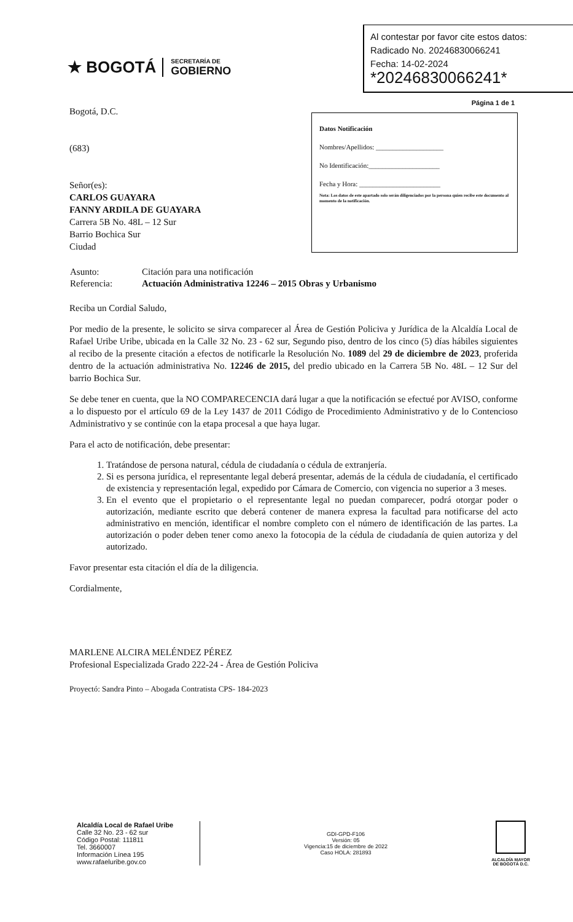★ BOGOTÁ
SECRETARÍA DE
GOBIERNO
Al contestar por favor cite estos datos:
Radicado No. 20246830066241
Fecha: 14-02-2024
*20246830066241*
Página 1 de 1
Bogotá, D.C.
(683)
Señor(es):
CARLOS GUAYARA
FANNY ARDILA DE GUAYARA
Carrera 5B No. 48L – 12 Sur
Barrio Bochica Sur
Ciudad
Datos Notificación
Nombres/Apellidos: ____________________
No Identificación:_____________________
Fecha y Hora: ________________________
Nota: Los datos de este apartado solo serán diligenciados por la persona quien recibe este documento al momento de la notificación.
| Asunto: | Citación para una notificación |
| Referencia: | Actuación Administrativa 12246 – 2015 Obras y Urbanismo |
Reciba un Cordial Saludo,
Por medio de la presente, le solicito se sirva comparecer al Área de Gestión Policiva y Jurídica de la Alcaldía Local de Rafael Uribe Uribe, ubicada en la Calle 32 No. 23 - 62 sur, Segundo piso, dentro de los cinco (5) días hábiles siguientes al recibo de la presente citación a efectos de notificarle la Resolución No. 1089 del 29 de diciembre de 2023, proferida dentro de la actuación administrativa No. 12246 de 2015, del predio ubicado en la Carrera 5B No. 48L – 12 Sur del barrio Bochica Sur.
Se debe tener en cuenta, que la NO COMPARECENCIA dará lugar a que la notificación se efectué por AVISO, conforme a lo dispuesto por el artículo 69 de la Ley 1437 de 2011 Código de Procedimiento Administrativo y de lo Contencioso Administrativo y se continúe con la etapa procesal a que haya lugar.
Para el acto de notificación, debe presentar:
1. Tratándose de persona natural, cédula de ciudadanía o cédula de extranjería.
2. Si es persona jurídica, el representante legal deberá presentar, además de la cédula de ciudadanía, el certificado de existencia y representación legal, expedido por Cámara de Comercio, con vigencia no superior a 3 meses.
3. En el evento que el propietario o el representante legal no puedan comparecer, podrá otorgar poder o autorización, mediante escrito que deberá contener de manera expresa la facultad para notificarse del acto administrativo en mención, identificar el nombre completo con el número de identificación de las partes. La autorización o poder deben tener como anexo la fotocopia de la cédula de ciudadanía de quien autoriza y del autorizado.
Favor presentar esta citación el día de la diligencia.
Cordialmente,
MARLENE ALCIRA MELÉNDEZ PÉREZ
Profesional Especializada Grado 222-24 - Área de Gestión Policiva
Proyectó: Sandra Pinto – Abogada Contratista CPS- 184-2023
Alcaldía Local de Rafael Uribe
Calle 32 No. 23 - 62 sur
Código Postal: 111811
Tel. 3660007
Información Línea 195
www.rafaeluribe.gov.co
GDI-GPD-F106
Versión: 05
Vigencia:15 de diciembre de 2022
Caso HOLA: 281893
ALCALDÍA MAYOR
DE BOGOTÁ D.C.